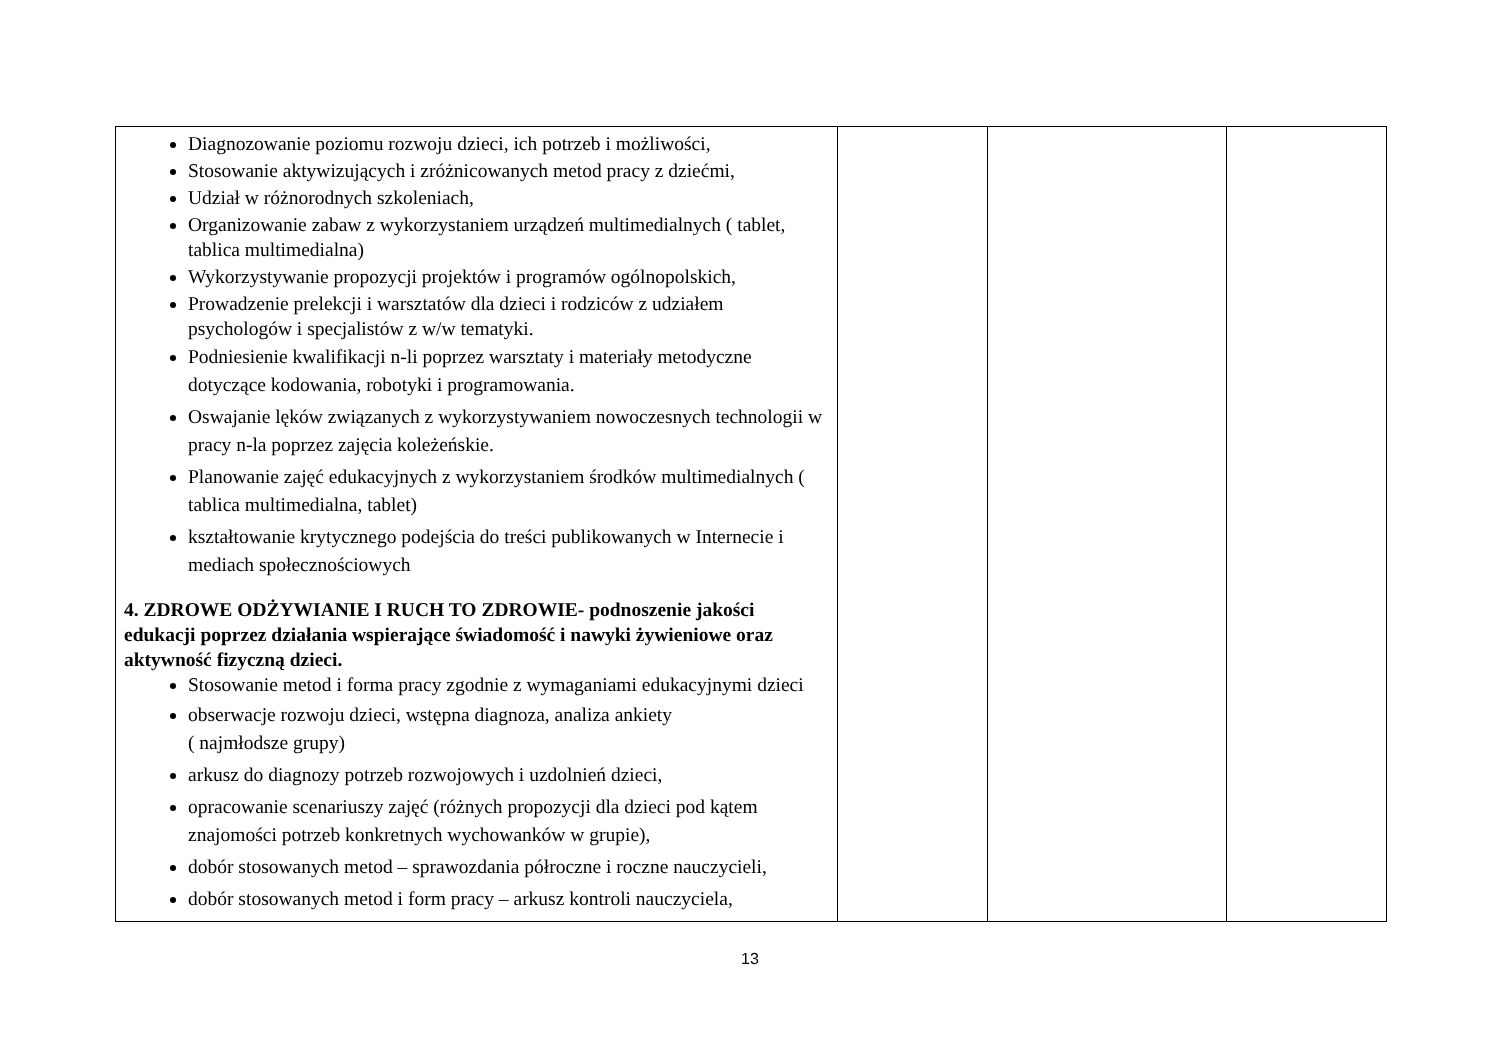| Diagnozowanie poziomu rozwoju dzieci, ich potrzeb i możliwości, Stosowanie aktywizujących i zróżnicowanych metod pracy z dziećmi, Udział w różnorodnych szkoleniach, Organizowanie zabaw z wykorzystaniem urządzeń multimedialnych ( tablet, tablica multimedialna) Wykorzystywanie propozycji projektów i programów ogólnopolskich, Prowadzenie prelekcji i warsztatów dla dzieci i rodziców z udziałem psychologów i specjalistów z w/w tematyki. Podniesienie kwalifikacji n-li poprzez warsztaty i materiały metodyczne dotyczące kodowania, robotyki i programowania. Oswajanie lęków związanych z wykorzystywaniem nowoczesnych technologii w pracy n-la poprzez zajęcia koleżeńskie. Planowanie zajęć edukacyjnych z wykorzystaniem środków multimedialnych ( tablica multimedialna, tablet) kształtowanie krytycznego podejścia do treści publikowanych w Internecie i mediach społecznościowych 4. ZDROWE ODŻYWIANIE I RUCH TO ZDROWIE- podnoszenie jakości edukacji poprzez działania wspierające świadomość i nawyki żywieniowe oraz aktywność fizyczną dzieci. Stosowanie metod i forma pracy zgodnie z wymaganiami edukacyjnymi dzieci obserwacje rozwoju dzieci, wstępna diagnoza, analiza ankiety ( najmłodsze grupy) arkusz do diagnozy potrzeb rozwojowych i uzdolnień dzieci, opracowanie scenariuszy zajęć (różnych propozycji dla dzieci pod kątem znajomości potrzeb konkretnych wychowanków w grupie), dobór stosowanych metod – sprawozdania półroczne i roczne nauczycieli, dobór stosowanych metod i form pracy – arkusz kontroli nauczyciela, | | | |
13